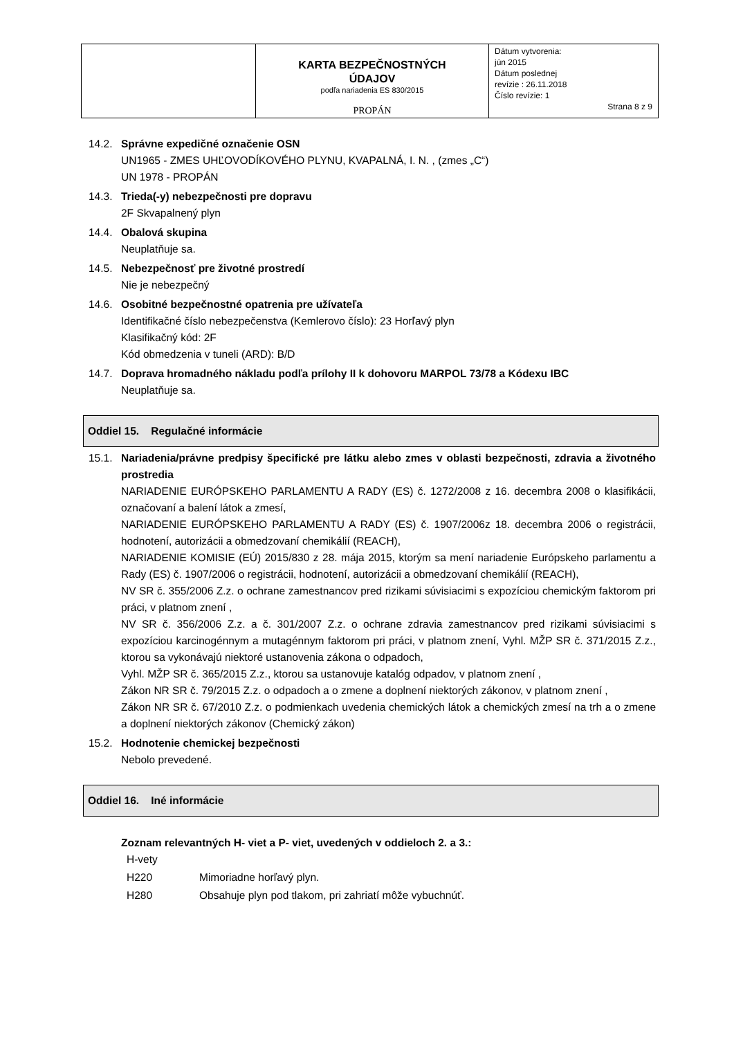| | KARTA BEZPEČNOSTNÝCH ÚDAJOV podľa nariadenia ES 830/2015 PROPÁN | Dátum vytvorenia: jún 2015 Dátum poslednej revízie : 26.11.2018 Číslo revízie: 1 Strana 8 z 9 |
14.2. Správne expedičné označenie OSN
UN1965 - ZMES UHĽOVODÍKOVÉHO PLYNU, KVAPALNÁ, I. N. , (zmes „C“)
UN 1978 - PROPÁN
14.3. Trieda(-y) nebezpečnosti pre dopravu
2F Skvapalnený plyn
14.4. Obalová skupina
Neuplatňuje sa.
14.5. Nebezpečnosť pre životné prostredí
Nie je nebezpečný
14.6. Osobitné bezpečnostné opatrenia pre užívateľa
Identifikačné číslo nebezpečenstva (Kemlerovo číslo): 23 Horľavý plyn
Klasifikačný kód: 2F
Kód obmedzenia v tuneli (ARD): B/D
14.7. Doprava hromadného nákladu podľa prílohy II k dohovoru MARPOL 73/78 a Kódexu IBC
Neuplatňuje sa.
Oddiel 15. Regulačné informácie
15.1. Nariadenia/právne predpisy špecifické pre látku alebo zmes v oblasti bezpečnosti, zdravia a životného prostredia
NARIADENIE EURÓPSKEHO PARLAMENTU A RADY (ES) č. 1272/2008 z 16. decembra 2008 o klasifikácii, označovaní a balení látok a zmesí,
NARIADENIE EURÓPSKEHO PARLAMENTU A RADY (ES) č. 1907/2006z 18. decembra 2006 o registrácii, hodnotení, autorizácii a obmedzovaní chemikálií (REACH),
NARIADENIE KOMISIE (EÚ) 2015/830 z 28. mája 2015, ktorým sa mení nariadenie Európskeho parlamentu a Rady (ES) č. 1907/2006 o registrácii, hodnotení, autorizácii a obmedzovaní chemikálií (REACH),
NV SR č. 355/2006 Z.z. o ochrane zamestnancov pred rizikami súvisiacimi s expozíciou chemickým faktorom pri práci, v platnom znení ,
NV SR č. 356/2006 Z.z. a č. 301/2007 Z.z. o ochrane zdravia zamestnancov pred rizikami súvisiacimi s expozíciou karcinogénnym a mutagénnym faktorom pri práci, v platnom znení, Vyhl. MŽP SR č. 371/2015 Z.z., ktorou sa vykonávajú niektoré ustanovenia zákona o odpadoch,
Vyhl. MŽP SR č. 365/2015 Z.z., ktorou sa ustanovuje katalóg odpadov, v platnom znení ,
Zákon NR SR č. 79/2015 Z.z. o odpadoch a o zmene a doplnení niektorých zákonov, v platnom znení ,
Zákon NR SR č. 67/2010 Z.z. o podmienkach uvedenia chemických látok a chemických zmesí na trh a o zmene a doplnení niektorých zákonov (Chemický zákon)
15.2. Hodnotenie chemickej bezpečnosti
Nebolo prevedené.
Oddiel 16. Iné informácie
Zoznam relevantných H- viet a P- viet, uvedených v oddieloch 2. a 3.:
| H-vety | |
| H220 | Mimoriadne horľavý plyn. |
| H280 | Obsahuje plyn pod tlakom, pri zahriatí môže vybuchnúť. |